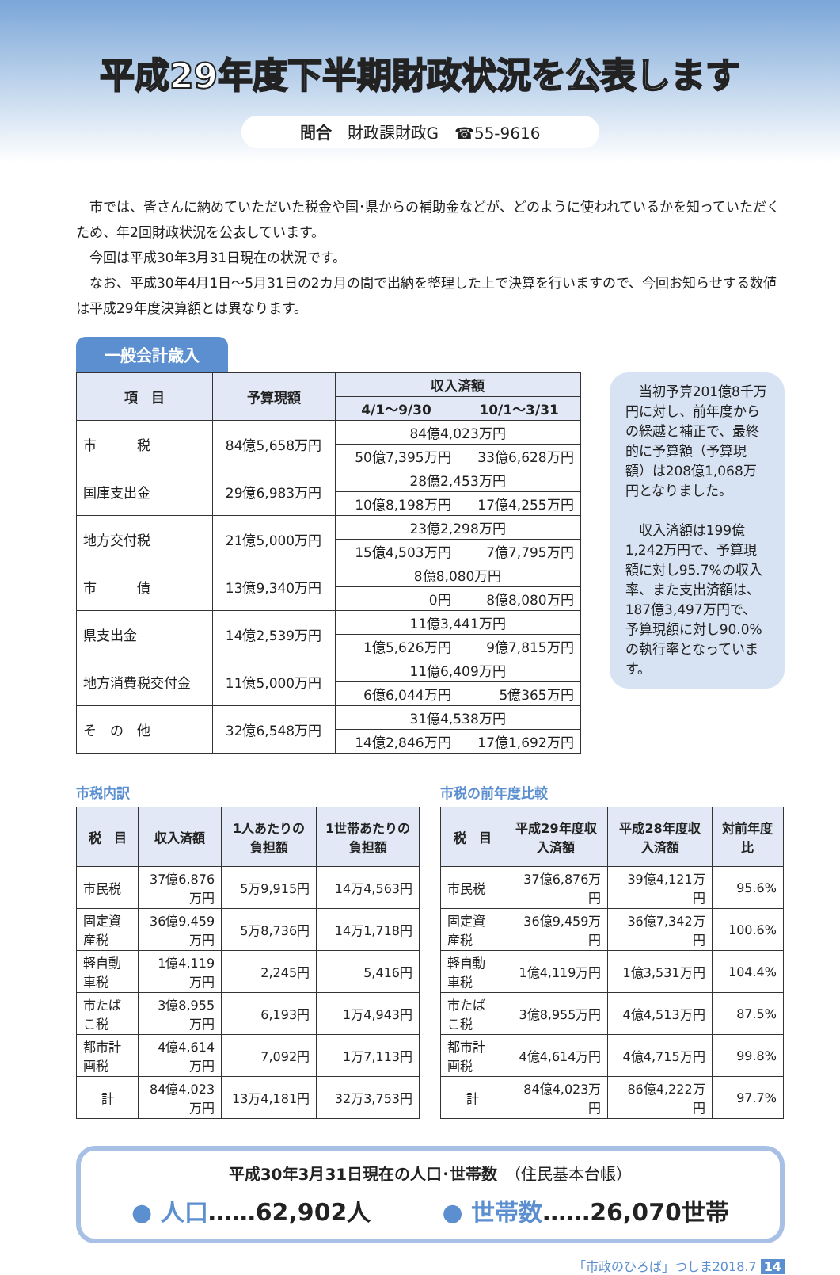平成29年度下半期財政状況を公表します
問合　財政課財政G　☎55-9616
　市では、皆さんに納めていただいた税金や国･県からの補助金などが、どのように使われているかを知っていただくため、年2回財政状況を公表しています。
　今回は平成30年3月31日現在の状況です。
　なお、平成30年4月1日～5月31日の2カ月の間で出納を整理した上で決算を行いますので、今回お知らせする数値は平成29年度決算額とは異なります。
一般会計歳入
| 項 目 | 予算現額 | 収入済額 | |
| --- | --- | --- | --- |
| | | 4/1～9/30 | 10/1～3/31 |
| 市 税 | 84億5,658万円 | 84億4,023万円 | |
| | | 50億7,395万円 | 33億6,628万円 |
| 国庫支出金 | 29億6,983万円 | 28億2,453万円 | |
| | | 10億8,198万円 | 17億4,255万円 |
| 地方交付税 | 21億5,000万円 | 23億2,298万円 | |
| | | 15億4,503万円 | 7億7,795万円 |
| 市 債 | 13億9,340万円 | 8億8,080万円 | |
| | | 0円 | 8億8,080万円 |
| 県支出金 | 14億2,539万円 | 11億3,441万円 | |
| | | 1億5,626万円 | 9億7,815万円 |
| 地方消費税交付金 | 11億5,000万円 | 11億6,409万円 | |
| | | 6億6,044万円 | 5億365万円 |
| そ の 他 | 32億6,548万円 | 31億4,538万円 | |
| | | 14億2,846万円 | 17億1,692万円 |
　当初予算201億8千万円に対し、前年度からの繰越と補正で、最終的に予算額（予算現額）は208億1,068万円となりました。
　収入済額は199億1,242万円で、予算現額に対し95.7%の収入率、また支出済額は、187億3,497万円で、予算現額に対し90.0%の執行率となっています。
市税内訳
| 税 目 | 収入済額 | 1人あたりの負担額 | 1世帯あたりの負担額 |
| --- | --- | --- | --- |
| 市民税 | 37億6,876万円 | 5万9,915円 | 14万4,563円 |
| 固定資産税 | 36億9,459万円 | 5万8,736円 | 14万1,718円 |
| 軽自動車税 | 1億4,119万円 | 2,245円 | 5,416円 |
| 市たばこ税 | 3億8,955万円 | 6,193円 | 1万4,943円 |
| 都市計画税 | 4億4,614万円 | 7,092円 | 1万7,113円 |
| 計 | 84億4,023万円 | 13万4,181円 | 32万3,753円 |
市税の前年度比較
| 税 目 | 平成29年度収入済額 | 平成28年度収入済額 | 対前年度比 |
| --- | --- | --- | --- |
| 市民税 | 37億6,876万円 | 39億4,121万円 | 95.6% |
| 固定資産税 | 36億9,459万円 | 36億7,342万円 | 100.6% |
| 軽自動車税 | 1億4,119万円 | 1億3,531万円 | 104.4% |
| 市たばこ税 | 3億8,955万円 | 4億4,513万円 | 87.5% |
| 都市計画税 | 4億4,614万円 | 4億4,715万円 | 99.8% |
| 計 | 84億4,023万円 | 86億4,222万円 | 97.7% |
平成30年3月31日現在の人口･世帯数　（住民基本台帳）
● 人口……62,902人　　　● 世帯数……26,070世帯
「市政のひろば」つしま2018.7 14